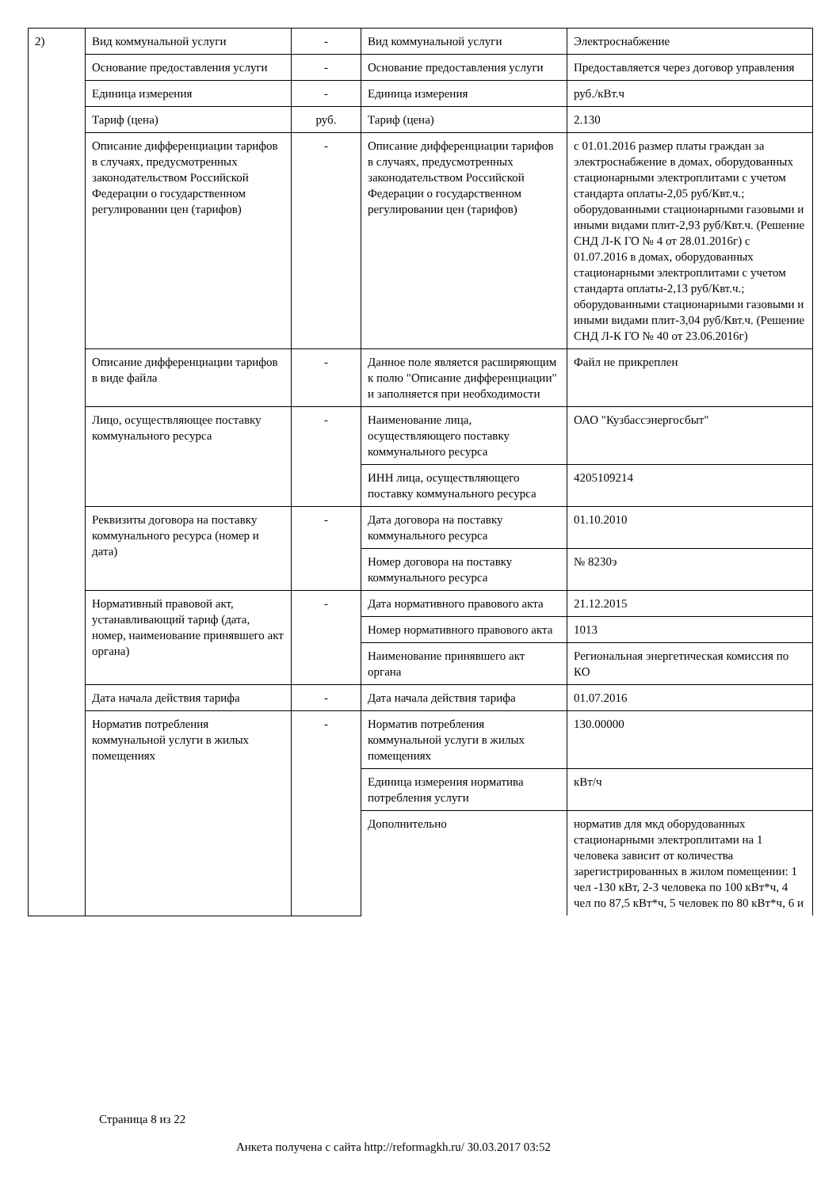| 2) | Вид коммунальной услуги | - | Вид коммунальной услуги | Электроснабжение |
| | Основание предоставления услуги | - | Основание предоставления услуги | Предоставляется через договор управления |
| | Единица измерения | - | Единица измерения | руб./кВт.ч |
| | Тариф (цена) | руб. | Тариф (цена) | 2.130 |
| | Описание дифференциации тарифов в случаях, предусмотренных законодательством Российской Федерации о государственном регулировании цен (тарифов) | - | Описание дифференциации тарифов в случаях, предусмотренных законодательством Российской Федерации о государственном регулировании цен (тарифов) | с 01.01.2016 размер платы граждан за электроснабжение в домах, оборудованных стационарными электроплитами с учетом стандарта оплаты-2,05 руб/Квт.ч.; оборудованными стационарными газовыми и иными видами плит-2,93 руб/Квт.ч. (Решение СНД Л-К ГО № 4 от 28.01.2016г) с 01.07.2016 в домах, оборудованных стационарными электроплитами с учетом стандарта оплаты-2,13 руб/Квт.ч.; оборудованными стационарными газовыми и иными видами плит-3,04 руб/Квт.ч. (Решение СНД Л-К ГО № 40 от 23.06.2016г) |
| | Описание дифференциации тарифов в виде файла | - | Данное поле является расширяющим к полю "Описание дифференциации" и заполняется при необходимости | Файл не прикреплен |
| | Лицо, осуществляющее поставку коммунального ресурса | - | Наименование лица, осуществляющего поставку коммунального ресурса | ОАО "Кузбассэнергосбыт" |
| | | | ИНН лица, осуществляющего поставку коммунального ресурса | 4205109214 |
| | Реквизиты договора на поставку коммунального ресурса (номер и дата) | - | Дата договора на поставку коммунального ресурса | 01.10.2010 |
| | | | Номер договора на поставку коммунального ресурса | № 8230э |
| | Нормативный правовой акт, устанавливающий тариф (дата, номер, наименование принявшего акт органа) | - | Дата нормативного правового акта | 21.12.2015 |
| | | | Номер нормативного правового акта | 1013 |
| | | | Наименование принявшего акт органа | Региональная энергетическая комиссия по КО |
| | Дата начала действия тарифа | - | Дата начала действия тарифа | 01.07.2016 |
| | Норматив потребления коммунальной услуги в жилых помещениях | - | Норматив потребления коммунальной услуги в жилых помещениях | 130.00000 |
| | | | Единица измерения норматива потребления услуги | кВт/ч |
| | | | Дополнительно | норматив для мкд оборудованных стационарными электроплитами на 1 человека зависит от количества зарегистрированных в жилом помещении: 1 чел -130 кВт, 2-3 человека по 100 кВт*ч, 4 чел по 87,5 кВт*ч, 5 человек по 80 кВт*ч, 6 и |
Страница 8 из 22
Анкета получена с сайта http://reformagkh.ru/ 30.03.2017 03:52